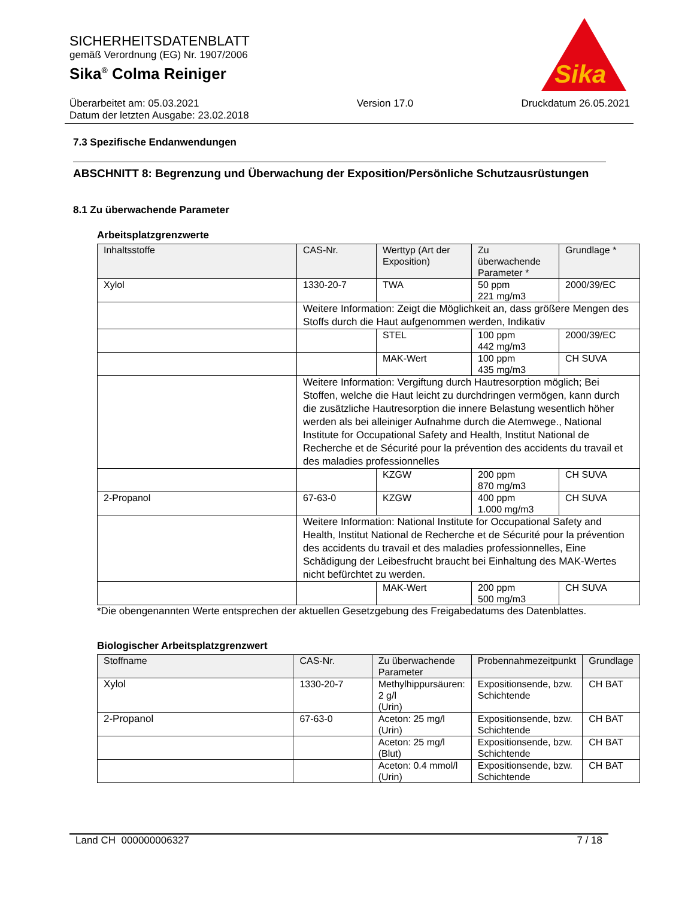SICHERHEITSDATENBLATT
gemäß Verordnung (EG) Nr. 1907/2006
Sika<sup>®</sup> Colma Reiniger
Sika
Überarbeitet am: 05.03.2021
Datum der letzten Ausgabe: 23.02.2018
Version 17.0 Druckdatum 26.05.2021
7.3 Spezifische Endanwendungen
ABSCHNITT 8: Begrenzung und Überwachung der Exposition/Persönliche Schutzausrüstungen
8.1 Zu überwachende Parameter
Arbeitsplatzgrenzwerte
| Inhaltsstoffe | CAS-Nr. | Werttyp (Art der Exposition) | Zu überwachende Parameter * | Grundlage * |
| --- | --- | --- | --- | --- |
| Xylol | 1330-20-7 | TWA | 50 ppm 221 mg/m3 | 2000/39/EC |
| | Weitere Information: Zeigt die Möglichkeit an, dass größere Mengen des Stoffs durch die Haut aufgenommen werden, Indikativ | | | |
| | | STEL | 100 ppm 442 mg/m3 | 2000/39/EC |
| | | MAK-Wert | 100 ppm 435 mg/m3 | CH SUVA |
| | Weitere Information: Vergiftung durch Hautresorption möglich; Bei Stoffen, welche die Haut leicht zu durchdringen vermögen, kann durch die zusätzliche Hautresorption die innere Belastung wesentlich höher werden als bei alleiniger Aufnahme durch die Atemwege., National Institute for Occupational Safety and Health, Institut National de Recherche et de Sécurité pour la prévention des accidents du travail et des maladies professionnelles | | | |
| | | KZGW | 200 ppm 870 mg/m3 | CH SUVA |
| 2-Propanol | 67-63-0 | KZGW | 400 ppm 1.000 mg/m3 | CH SUVA |
| | Weitere Information: National Institute for Occupational Safety and Health, Institut National de Recherche et de Sécurité pour la prévention des accidents du travail et des maladies professionnelles, Eine Schädigung der Leibesfrucht braucht bei Einhaltung des MAK-Wertes nicht befürchtet zu werden. | | | |
| | | MAK-Wert | 200 ppm 500 mg/m3 | CH SUVA |
*Die obengenannten Werte entsprechen der aktuellen Gesetzgebung des Freigabedatums des Datenblattes.
Biologischer Arbeitsplatzgrenzwert
| Stoffname | CAS-Nr. | Zu überwachende Parameter | Probennahmezeitpunkt | Grundlage |
| --- | --- | --- | --- | --- |
| Xylol | 1330-20-7 | Methylhippursäuren: 2 g/l (Urin) | Expositionsende, bzw. Schichtende | CH BAT |
| 2-Propanol | 67-63-0 | Aceton: 25 mg/l (Urin) | Expositionsende, bzw. Schichtende | CH BAT |
| | | Aceton: 25 mg/l (Blut) | Expositionsende, bzw. Schichtende | CH BAT |
| | | Aceton: 0.4 mmol/l (Urin) | Expositionsende, bzw. Schichtende | CH BAT |
Land CH 000000006327 7 / 18